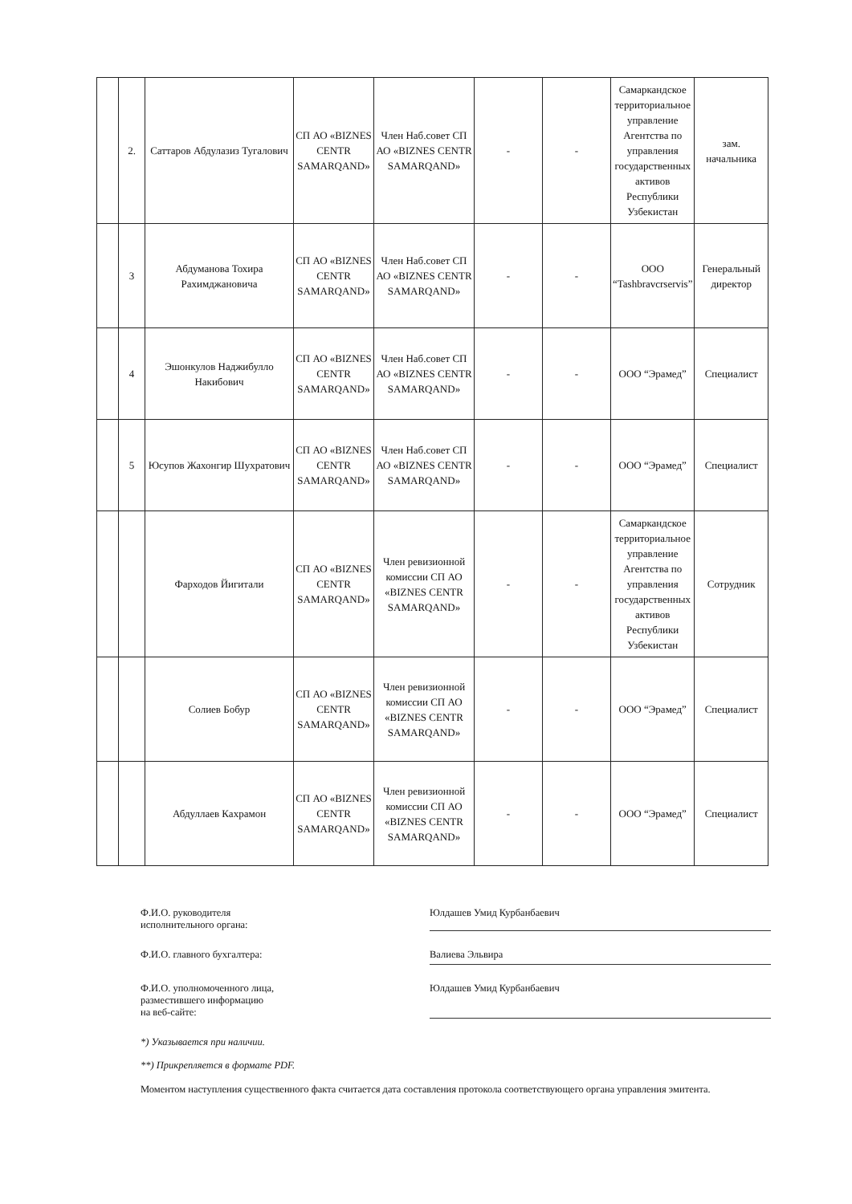| | 2. | Саттаров Абдулазиз Тугалович | СП АО «BIZNES CENTR SAMARQAND» | Член Наб.совет СП АО «BIZNES CENTR SAMARQAND» | - | - | Самаркандское территориальное управление Агентства по управления государственных активов Республики Узбекистан | зам. начальника |
| | 3 | Абдуманова Тохира Рахимджановича | СП АО «BIZNES CENTR SAMARQAND» | Член Наб.совет СП АО «BIZNES CENTR SAMARQAND» | - | - | ООО “Tashbravcrservis” | Генеральный директор |
| | 4 | Эшонкулов Наджибулло Накибович | СП АО «BIZNES CENTR SAMARQAND» | Член Наб.совет СП АО «BIZNES CENTR SAMARQAND» | - | - | ООО “Эрамед” | Специалист |
| | 5 | Юсупов Жахонгир Шухратович | СП АО «BIZNES CENTR SAMARQAND» | Член Наб.совет СП АО «BIZNES CENTR SAMARQAND» | - | - | ООО “Эрамед” | Специалист |
| | | Фарходов Йигитали | СП АО «BIZNES CENTR SAMARQAND» | Член ревизионной комиссии СП АО «BIZNES CENTR SAMARQAND» | - | - | Самаркандское территориальное управление Агентства по управления государственных активов Республики Узбекистан | Сотрудник |
| | | Солиев Бобур | СП АО «BIZNES CENTR SAMARQAND» | Член ревизионной комиссии СП АО «BIZNES CENTR SAMARQAND» | - | - | ООО “Эрамед” | Специалист |
| | | Абдуллаев Кахрамон | СП АО «BIZNES CENTR SAMARQAND» | Член ревизионной комиссии СП АО «BIZNES CENTR SAMARQAND» | - | - | ООО “Эрамед” | Специалист |
Ф.И.О. руководителя
исполнительного органа:
Юлдашев Умид Курбанбаевич
Ф.И.О. главного бухгалтера: Валиева Эльвира
Ф.И.О. уполномоченного лица,
разместившего информацию
на веб-сайте:
Юлдашев Умид Курбанбаевич
*) Указывается при наличии.
**) Прикрепляется в формате PDF.
Моментом наступления существенного факта считается дата составления протокола соответствующего органа управления эмитента.